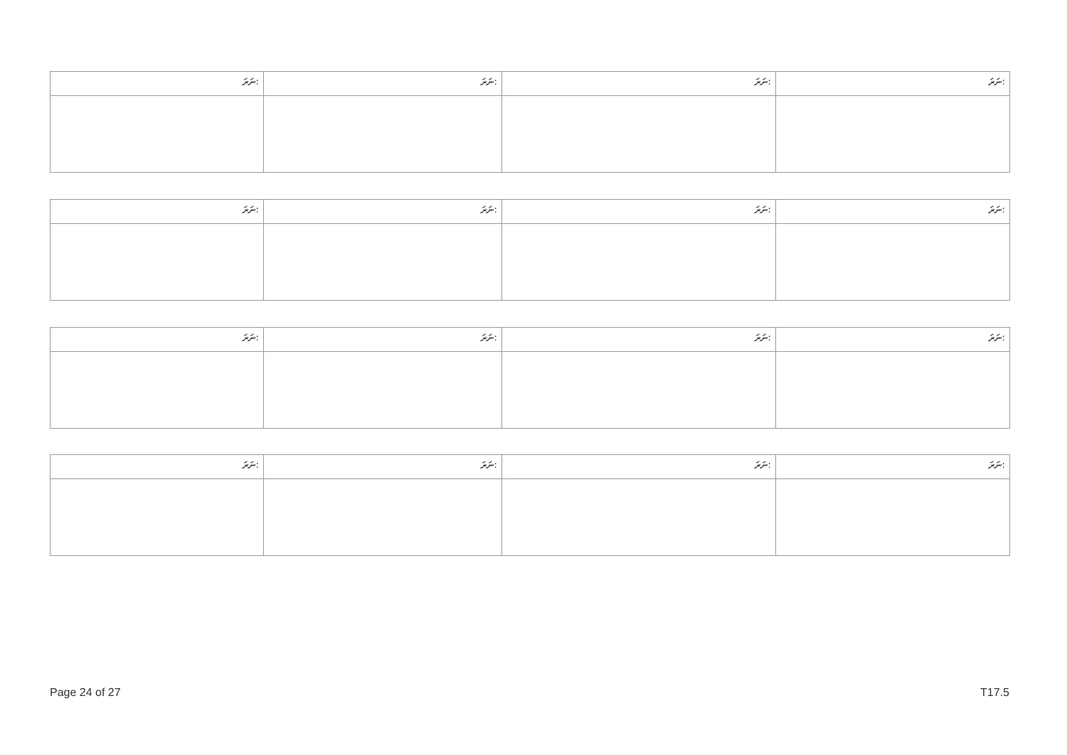| ނަރަ: | ނަރަ: | ނަރަ: | ނަރަ: |
| ނަރަ: | ނަރަ: | ނަރަ: | ނަރަ: |
| ނަރަ: | ނަރަ: | ނަރަ: | ނަރަ: |
| ނަރަ: | ނަރަ: | ނަރަ: | ނަރަ: |
Page 24 of 27 T17.5